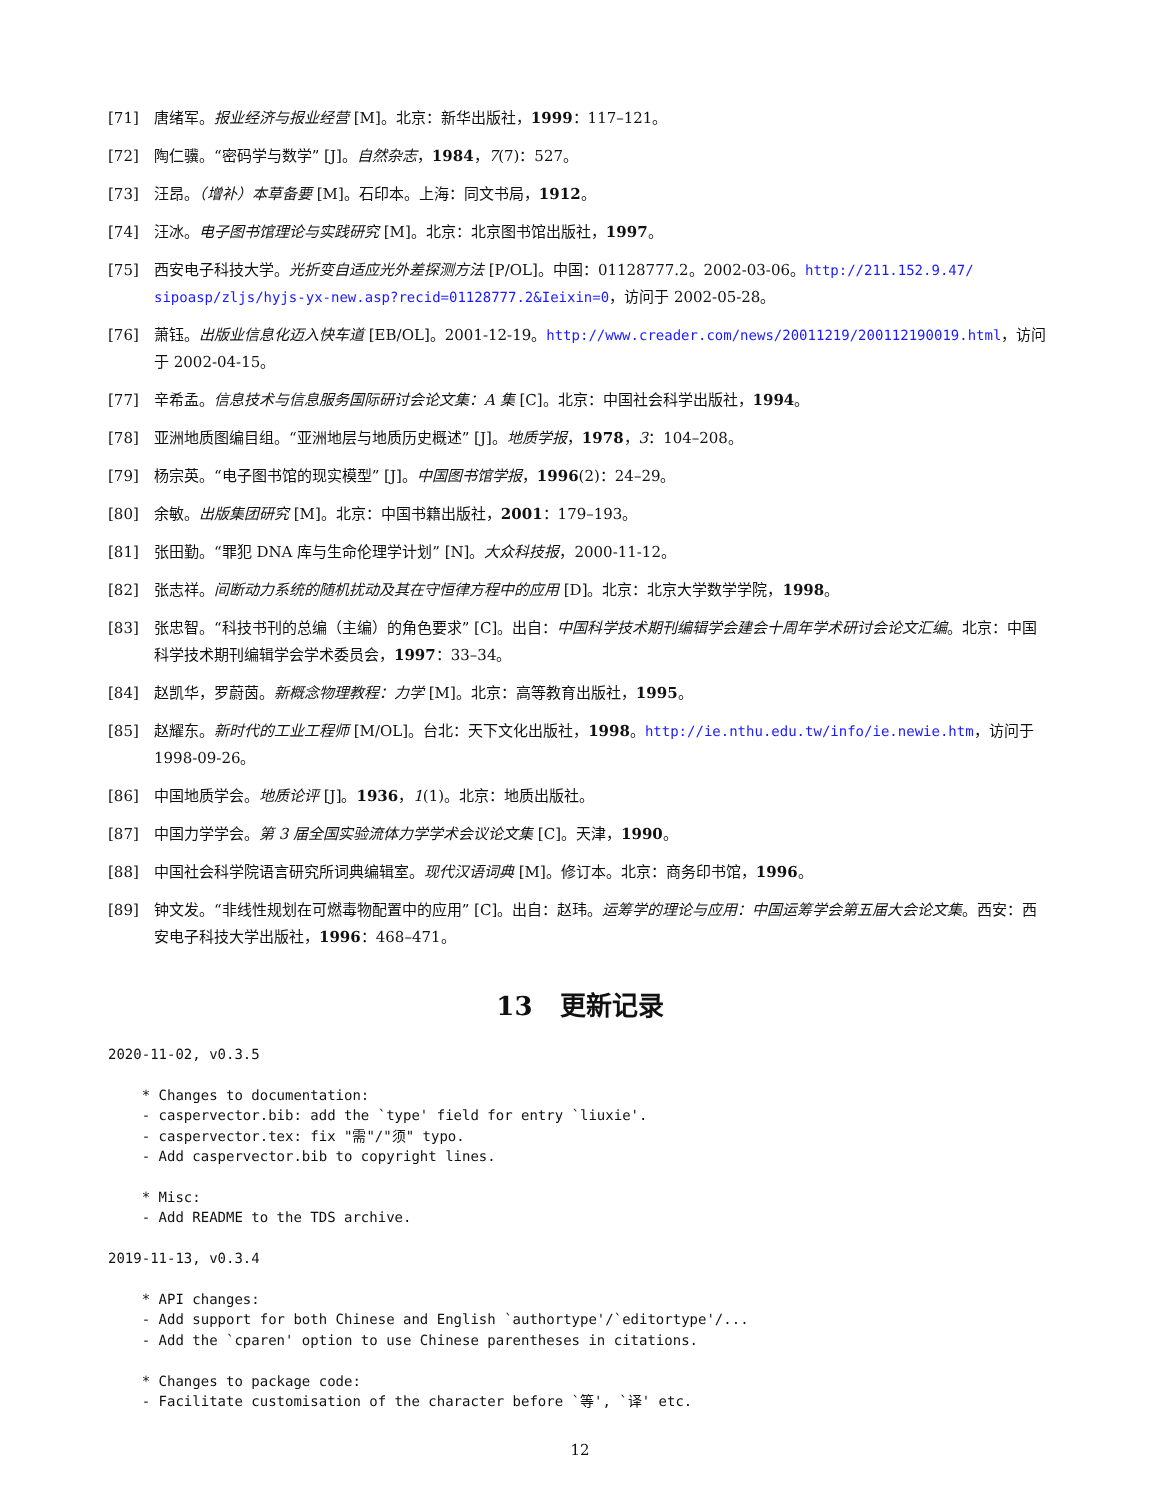[71] 唐绪军。报业经济与报业经营 [M]。北京：新华出版社，1999：117–121。
[72] 陶仁骥。“密码学与数学” [J]。自然杂志，1984，7(7)：527。
[73] 汪昂。（增补）本草备要 [M]。石印本。上海：同文书局，1912。
[74] 汪冰。电子图书馆理论与实践研究 [M]。北京：北京图书馆出版社，1997。
[75] 西安电子科技大学。光折变自适应光外差探测方法 [P/OL]。中国：01128777.2。2002-03-06。http://211.152.9.47/ sipoasp/zljs/hyjs-yx-new.asp?recid=01128777.2&Ieixin=0，访问于 2002-05-28。
[76] 萧钰。出版业信息化迈入快车道 [EB/OL]。2001-12-19。http://www.creader.com/news/20011219/200112190019.html，访问于 2002-04-15。
[77] 辛希孟。信息技术与信息服务国际研讨会论文集：A 集 [C]。北京：中国社会科学出版社，1994。
[78] 亚洲地质图编目组。“亚洲地层与地质历史概述” [J]。地质学报，1978，3：104–208。
[79] 杨宗英。“电子图书馆的现实模型” [J]。中国图书馆学报，1996(2)：24–29。
[80] 余敏。出版集团研究 [M]。北京：中国书籍出版社，2001：179–193。
[81] 张田勤。“罪犯 DNA 库与生命伦理学计划” [N]。大众科技报，2000-11-12。
[82] 张志祥。间断动力系统的随机扰动及其在守恒律方程中的应用 [D]。北京：北京大学数学学院，1998。
[83] 张忠智。“科技书刊的总编（主编）的角色要求” [C]。出自：中国科学技术期刊编辑学会建会十周年学术研讨会论文汇编。北京：中国科学技术期刊编辑学会学术委员会，1997：33–34。
[84] 赵凯华，罗蔚茵。新概念物理教程：力学 [M]。北京：高等教育出版社，1995。
[85] 赵耀东。新时代的工业工程师 [M/OL]。台北：天下文化出版社，1998。http://ie.nthu.edu.tw/info/ie.newie.htm，访问于 1998-09-26。
[86] 中国地质学会。地质论评 [J]。1936，1(1)。北京：地质出版社。
[87] 中国力学学会。第 3 届全国实验流体力学学术会议论文集 [C]。天津，1990。
[88] 中国社会科学院语言研究所词典编辑室。现代汉语词典 [M]。修订本。北京：商务印书馆，1996。
[89] 钟文发。“非线性规划在可燃毒物配置中的应用” [C]。出自：赵玮。运筹学的理论与应用：中国运筹学会第五届大会论文集。西安：西安电子科技大学出版社，1996：468–471。
13 更新记录
2020-11-02, v0.3.5

    * Changes to documentation:
    - caspervector.bib: add the `type' field for entry `liuxie'.
    - caspervector.tex: fix "需"/"须" typo.
    - Add caspervector.bib to copyright lines.

    * Misc:
    - Add README to the TDS archive.

2019-11-13, v0.3.4

    * API changes:
    - Add support for both Chinese and English `authortype'/`editortype'/...
    - Add the `cparen' option to use Chinese parentheses in citations.

    * Changes to package code:
    - Facilitate customisation of the character before `等', `译' etc.
12